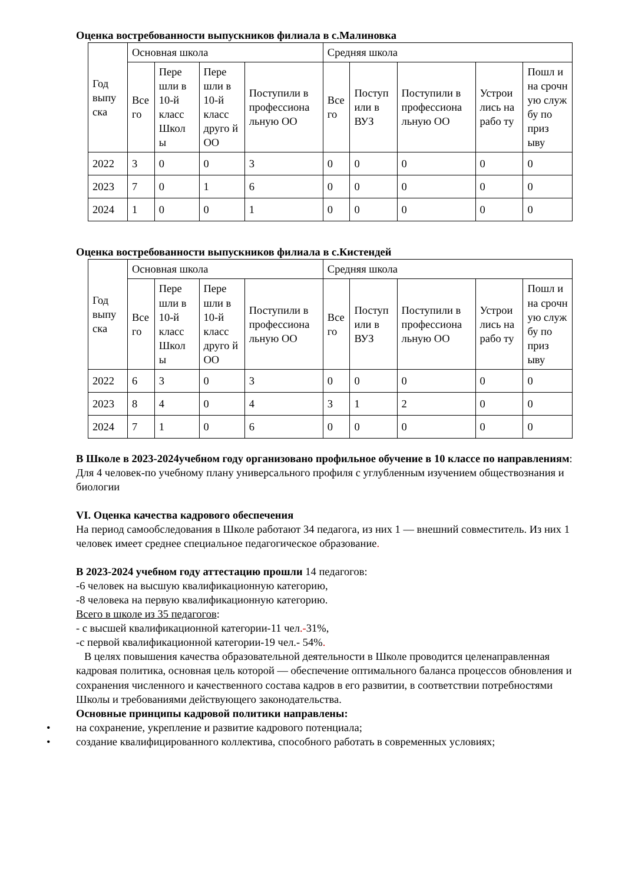Оценка востребованности выпускников филиала в с.Малиновка
| Год выпу ска | Основная школа | | | | Средняя школа | | | | |
| | Все го | Пере шли в 10-й класс Школ ы | Пере шли в 10-й класс друго й ОО | Поступили в профессиона льную ОО | Все го | Поступ или в ВУЗ | Поступили в профессиона льную ОО | Устрои лись на рабо ту | Пошл и на срочн ую служ бу по приз ыву |
| 2022 | 3 | 0 | 0 | 3 | 0 | 0 | 0 | 0 | 0 |
| 2023 | 7 | 0 | 1 | 6 | 0 | 0 | 0 | 0 | 0 |
| 2024 | 1 | 0 | 0 | 1 | 0 | 0 | 0 | 0 | 0 |
Оценка востребованности выпускников филиала в с.Кистендей
| Год выпу ска | Основная школа | | | | Средняя школа | | | | |
| | Все го | Пере шли в 10-й класс Школ ы | Пере шли в 10-й класс друго й ОО | Поступили в профессиона льную ОО | Все го | Поступ или в ВУЗ | Поступили в профессиона льную ОО | Устрои лись на рабо ту | Пошл и на срочн ую служ бу по приз ыву |
| 2022 | 6 | 3 | 0 | 3 | 0 | 0 | 0 | 0 | 0 |
| 2023 | 8 | 4 | 0 | 4 | 3 | 1 | 2 | 0 | 0 |
| 2024 | 7 | 1 | 0 | 6 | 0 | 0 | 0 | 0 | 0 |
В Школе в 2023-2024учебном году организовано профильное обучение в 10 классе по направлениям:
Для 4 человек-по учебному плану универсального профиля с углубленным изучением обществознания и биологии
VI. Оценка качества кадрового обеспечения
На период самообследования в Школе работают 34 педагога, из них 1 — внешний совместитель. Из них 1 человек имеет среднее специальное педагогическое образование.
В 2023-2024 учебном году аттестацию прошли 14 педагогов:
-6 человек на высшую квалификационную категорию,
-8 человека на первую квалификационную категорию.
Всего в школе из 35 педагогов:
- с высшей квалификационной категории-11 чел.-31%,
-с первой квалификационной категории-19 чел.- 54%.
В целях повышения качества образовательной деятельности в Школе проводится целенаправленная кадровая политика, основная цель которой — обеспечение оптимального баланса процессов обновления и сохранения численного и качественного состава кадров в его развитии, в соответствии потребностями Школы и требованиями действующего законодательства.
Основные принципы кадровой политики направлены:
• на сохранение, укрепление и развитие кадрового потенциала;
• создание квалифицированного коллектива, способного работать в современных условиях;